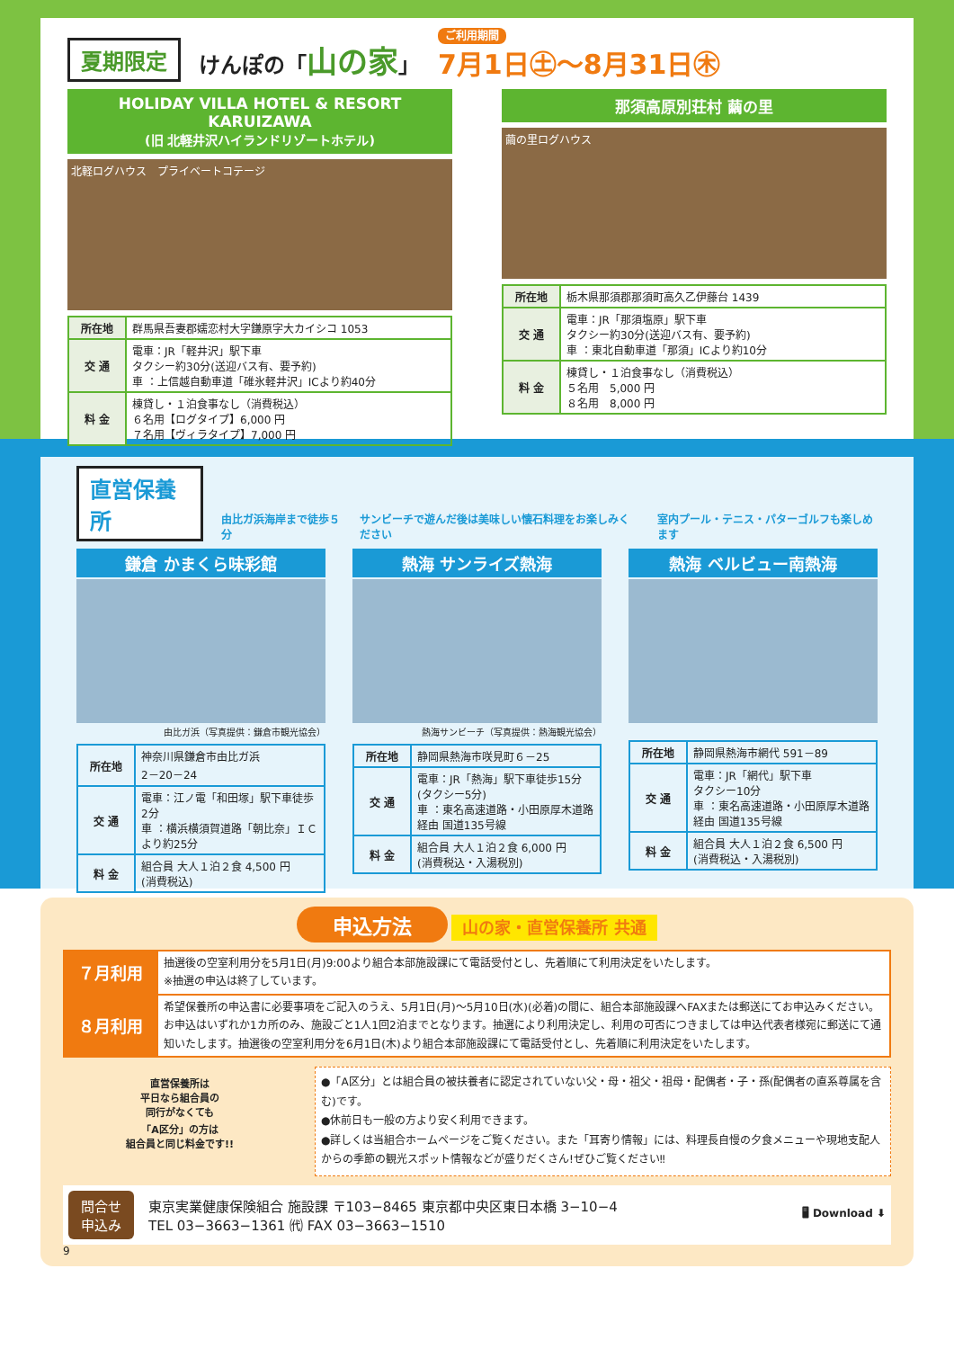夏期限定 けんぽの「山の家」 ご利用期間
7月1日㊏〜8月31日㊍
HOLIDAY VILLA HOTEL & RESORT KARUIZAWA
(旧 北軽井沢ハイランドリゾートホテル)
北軽ログハウス　プライベートコテージ
| 所在地 | 群馬県吾妻郡嬬恋村大字鎌原字大カイシコ 1053 |
| 交 通 | 電車：JR「軽井沢」駅下車 タクシー約30分(送迎バス有、要予約) 車 ：上信越自動車道「碓氷軽井沢」ICより約40分 |
| 料 金 | 棟貸し・１泊食事なし（消費税込） ６名用【ログタイプ】6,000 円 ７名用【ヴィラタイプ】7,000 円 |
那須高原別荘村 繭の里
繭の里ログハウス
| 所在地 | 栃木県那須郡那須町高久乙伊藤台 1439 |
| 交 通 | 電車：JR「那須塩原」駅下車 タクシー約30分(送迎バス有、要予約) 車 ：東北自動車道「那須」ICより約10分 |
| 料 金 | 棟貸し・１泊食事なし（消費税込） ５名用 5,000 円 ８名用 8,000 円 |
直営保養所 由比ガ浜海岸まで徒歩５分 サンビーチで遊んだ後は美味しい懐石料理をお楽しみください 室内プール・テニス・パターゴルフも楽しめます
鎌倉 かまくら味彩館
由比ガ浜（写真提供：鎌倉市観光協会）
| 所在地 | 神奈川県鎌倉市由比ガ浜 2－20－24 |
| 交 通 | 電車：江ノ電「和田塚」駅下車徒歩2分 車 ：横浜横須賀道路「朝比奈」ＩＣより約25分 |
| 料 金 | 組合員 大人１泊２食 4,500 円 (消費税込) |
熱海 サンライズ熱海
熱海サンビーチ（写真提供：熱海観光協会）
| 所在地 | 静岡県熱海市咲見町６－25 |
| 交 通 | 電車：JR「熱海」駅下車徒歩15分 (タクシー5分) 車 ：東名高速道路・小田原厚木道路経由 国道135号線 |
| 料 金 | 組合員 大人１泊２食 6,000 円 (消費税込・入湯税別) |
熱海 ベルビュー南熱海
| 所在地 | 静岡県熱海市網代 591－89 |
| 交 通 | 電車：JR「網代」駅下車 タクシー10分 車 ：東名高速道路・小田原厚木道路経由 国道135号線 |
| 料 金 | 組合員 大人１泊２食 6,500 円 (消費税込・入湯税別) |
申込方法 山の家・直営保養所 共通
| ７月利用 | 抽選後の空室利用分を5月1日(月)9:00より組合本部施設課にて電話受付とし、先着順にて利用決定をいたします。 ※抽選の申込は終了しています。 |
| ８月利用 | 希望保養所の申込書に必要事項をご記入のうえ、5月1日(月)～5月10日(水)(必着)の間に、組合本部施設課へFAXまたは郵送にてお申込みください。お申込はいずれか1カ所のみ、施設ごと1人1回2泊までとなります。抽選により利用決定し、利用の可否につきましては申込代表者様宛に郵送にて通知いたします。抽選後の空室利用分を6月1日(木)より組合本部施設課にて電話受付とし、先着順に利用決定をいたします。 |
直営保養所は
平日なら組合員の
同行がなくても
「A区分」の方は
組合員と同じ料金です!!
●「A区分」とは組合員の被扶養者に認定されていない父・母・祖父・祖母・配偶者・子・孫(配偶者の直系尊属を含む)です。
●休前日も一般の方より安く利用できます。
●詳しくは当組合ホームページをご覧ください。また「耳寄り情報」には、料理長自慢の夕食メニューや現地支配人からの季節の観光スポット情報などが盛りだくさん!ぜひご覧ください‼
問合せ
申込み
東京実業健康保険組合 施設課 〒103−8465 東京都中央区東日本橋 3−10−4
TEL 03−3663−1361 ㈹ FAX 03−3663−1510
🖥 Download ⬇
9